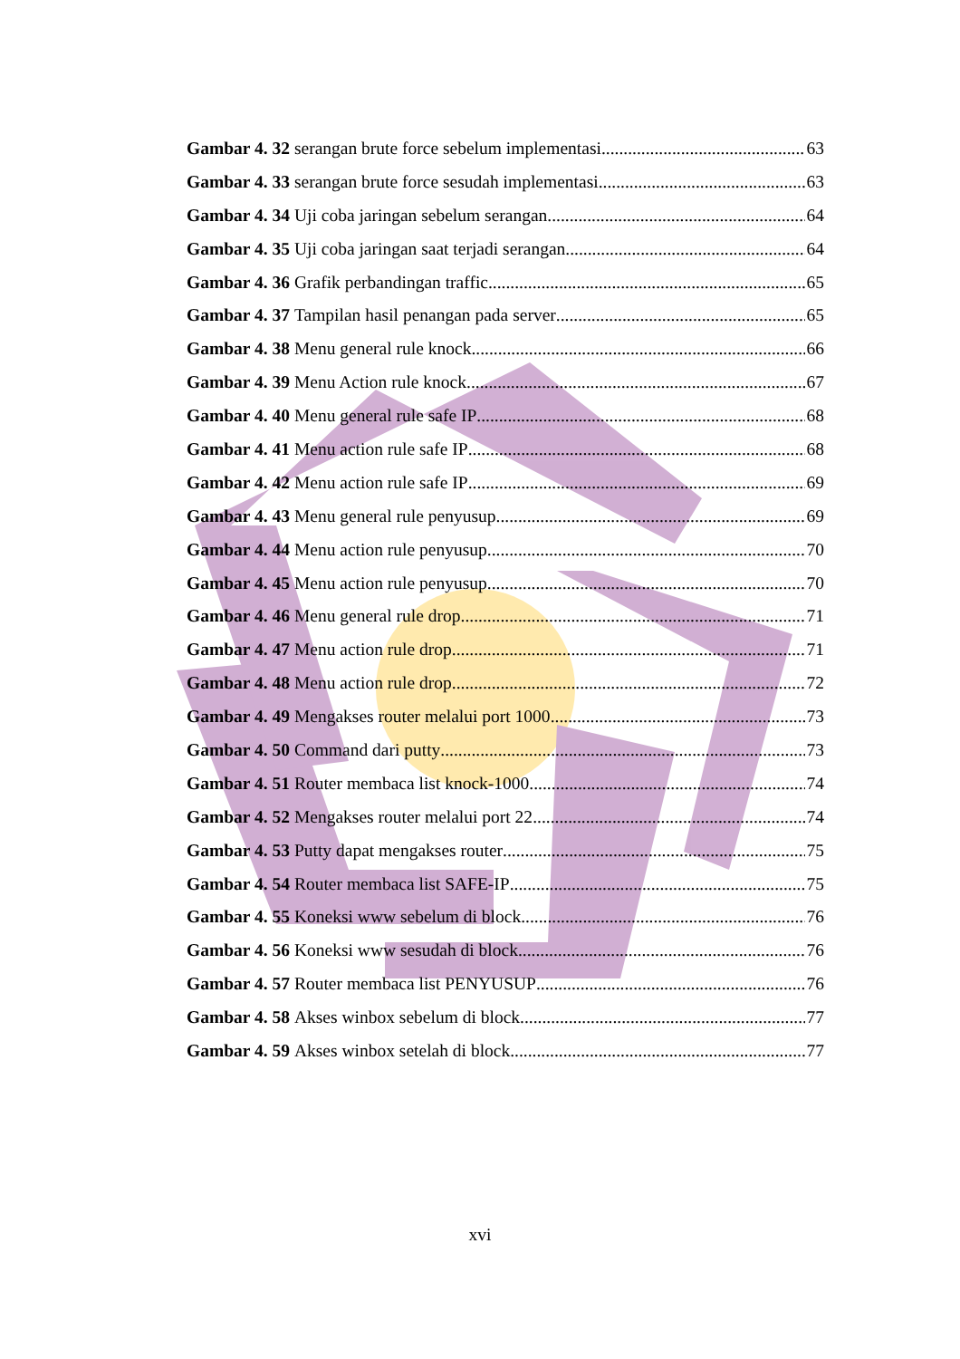Gambar 4. 32 serangan brute force sebelum implementasi 63
Gambar 4. 33 serangan brute force sesudah implementasi 63
Gambar 4. 34 Uji coba jaringan sebelum serangan 64
Gambar 4. 35 Uji coba jaringan saat terjadi serangan 64
Gambar 4. 36 Grafik perbandingan traffic 65
Gambar 4. 37 Tampilan hasil penangan pada server 65
Gambar 4. 38 Menu general rule knock 66
Gambar 4. 39 Menu Action rule knock 67
Gambar 4. 40 Menu general rule safe IP 68
Gambar 4. 41 Menu action rule safe IP 68
Gambar 4. 42 Menu action rule safe IP 69
Gambar 4. 43 Menu general rule penyusup 69
Gambar 4. 44 Menu action rule penyusup 70
Gambar 4. 45 Menu action rule penyusup 70
Gambar 4. 46 Menu general rule drop 71
Gambar 4. 47 Menu action rule drop 71
Gambar 4. 48 Menu action rule drop 72
Gambar 4. 49 Mengakses router melalui port 1000 73
Gambar 4. 50 Command dari putty 73
Gambar 4. 51 Router membaca list knock-1000 74
Gambar 4. 52 Mengakses router melalui port 22 74
Gambar 4. 53 Putty dapat mengakses router 75
Gambar 4. 54 Router membaca list SAFE-IP 75
Gambar 4. 55 Koneksi www sebelum di block 76
Gambar 4. 56 Koneksi www sesudah di block 76
Gambar 4. 57 Router membaca list PENYUSUP 76
Gambar 4. 58 Akses winbox sebelum di block 77
Gambar 4. 59 Akses winbox setelah di block 77
xvi